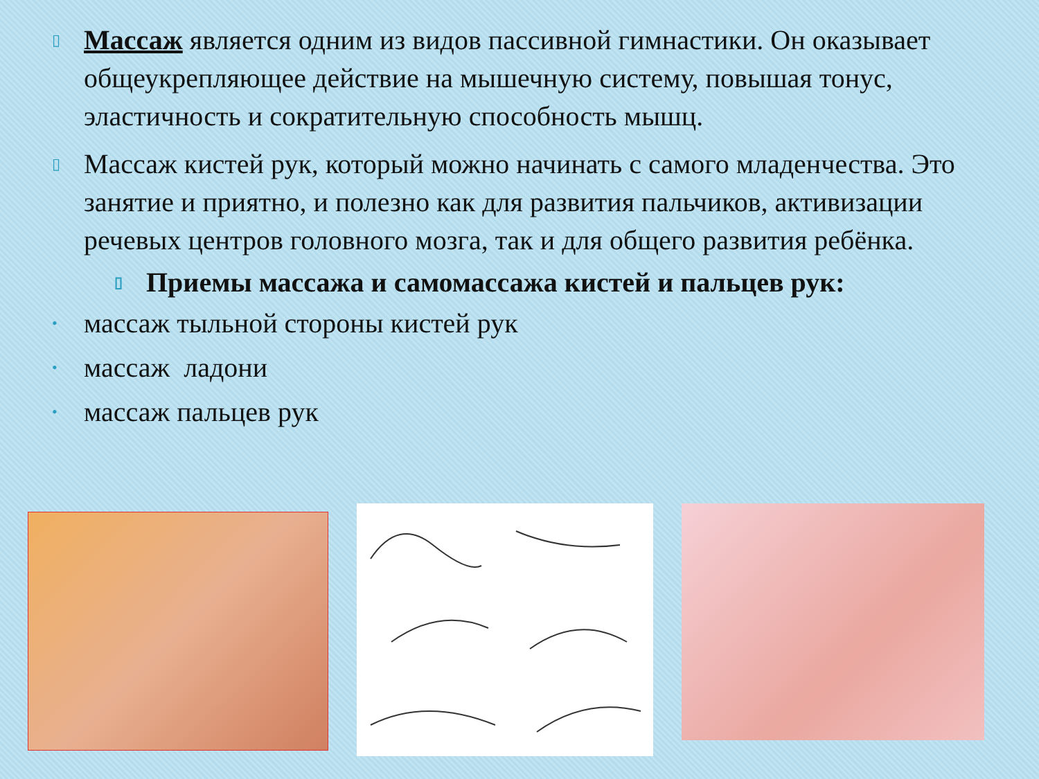▯ Массаж является одним из видов пассивной гимнастики. Он оказывает общеукрепляющее действие на мышечную систему, повышая тонус, эластичность и сократительную способность мышц.
▯ Массаж кистей рук, который можно начинать с самого младенчества. Это занятие и приятно, и полезно как для развития пальчиков, активизации речевых центров головного мозга, так и для общего развития ребёнка.
▯ Приемы массажа и самомассажа кистей и пальцев рук:
• массаж тыльной стороны кистей рук
• массаж ладони
• массаж пальцев рук